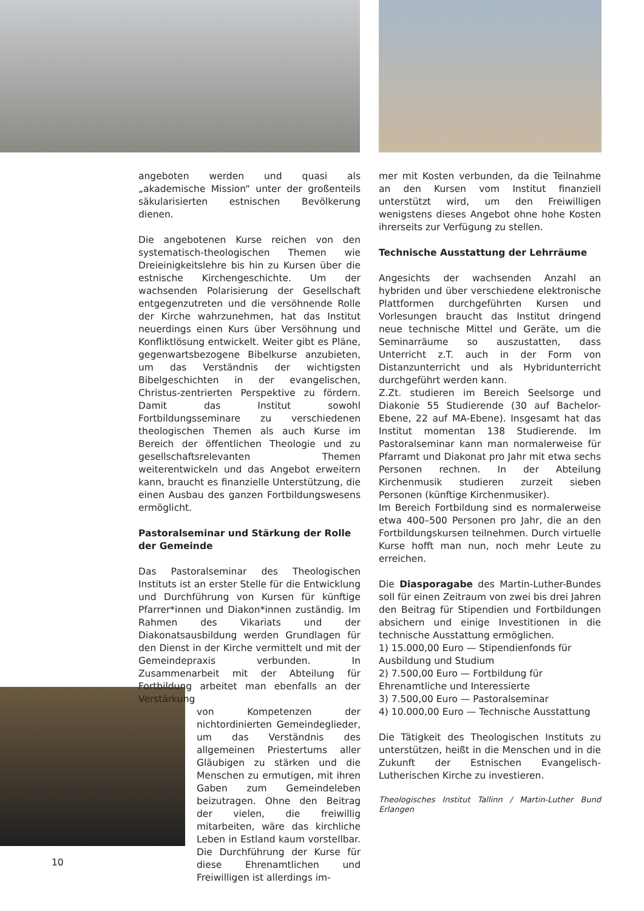angeboten werden und quasi als „akademische Mission“ unter der großenteils säkularisierten estnischen Bevölkerung dienen.
Die angebotenen Kurse reichen von den systematisch-theologischen Themen wie Dreieinigkeitslehre bis hin zu Kursen über die estnische Kirchengeschichte. Um der wachsenden Polarisierung der Gesellschaft entgegenzutreten und die versöhnende Rolle der Kirche wahrzunehmen, hat das Institut neuerdings einen Kurs über Versöhnung und Konfliktlösung entwickelt. Weiter gibt es Pläne, gegenwartsbezogene Bibelkurse anzubieten, um das Verständnis der wichtigsten Bibelgeschichten in der evangelischen, Christus-zentrierten Perspektive zu fördern. Damit das Institut sowohl Fortbildungsseminare zu verschiedenen theologischen Themen als auch Kurse im Bereich der öffentlichen Theologie und zu gesellschaftsrelevanten Themen weiterentwickeln und das Angebot erweitern kann, braucht es finanzielle Unterstützung, die einen Ausbau des ganzen Fortbildungswesens ermöglicht.
Pastoralseminar und Stärkung der Rolle der Gemeinde
Das Pastoralseminar des Theologischen Instituts ist an erster Stelle für die Entwicklung und Durchführung von Kursen für künftige Pfarrer*innen und Diakon*innen zuständig. Im Rahmen des Vikariats und der Diakonatsausbildung werden Grundlagen für den Dienst in der Kirche vermittelt und mit der Gemeindepraxis verbunden. In Zusammenarbeit mit der Abteilung für Fortbildung arbeitet man ebenfalls an der Verstärkung
von Kompetenzen der nichtordinierten Gemeindeglieder, um das Verständnis des allgemeinen Priestertums aller Gläubigen zu stärken und die Menschen zu ermutigen, mit ihren Gaben zum Gemeindeleben beizutragen. Ohne den Beitrag der vielen, die freiwillig mitarbeiten, wäre das kirchliche Leben in Estland kaum vorstellbar. Die Durchführung der Kurse für diese Ehrenamtlichen und Freiwilligen ist allerdings im-
mer mit Kosten verbunden, da die Teilnahme an den Kursen vom Institut finanziell unterstützt wird, um den Freiwilligen wenigstens dieses Angebot ohne hohe Kosten ihrerseits zur Verfügung zu stellen.
Technische Ausstattung der Lehrräume
Angesichts der wachsenden Anzahl an hybriden und über verschiedene elektronische Plattformen durchgeführten Kursen und Vorlesungen braucht das Institut dringend neue technische Mittel und Geräte, um die Seminarräume so auszustatten, dass Unterricht z.T. auch in der Form von Distanzunterricht und als Hybridunterricht durchgeführt werden kann.
Z.Zt. studieren im Bereich Seelsorge und Diakonie 55 Studierende (30 auf Bachelor-Ebene, 22 auf MA-Ebene). Insgesamt hat das Institut momentan 138 Studierende. Im Pastoralseminar kann man normalerweise für Pfarramt und Diakonat pro Jahr mit etwa sechs Personen rechnen. In der Abteilung Kirchenmusik studieren zurzeit sieben Personen (künftige Kirchenmusiker).
Im Bereich Fortbildung sind es normalerweise etwa 400–500 Personen pro Jahr, die an den Fortbildungskursen teilnehmen. Durch virtuelle Kurse hofft man nun, noch mehr Leute zu erreichen.
Die Diasporagabe des Martin-Luther-Bundes soll für einen Zeitraum von zwei bis drei Jahren den Beitrag für Stipendien und Fortbildungen absichern und einige Investitionen in die technische Ausstattung ermöglichen.
1) 15.000,00 Euro — Stipendienfonds für Ausbildung und Studium
2) 7.500,00 Euro — Fortbildung für Ehrenamtliche und Interessierte
3) 7.500,00 Euro — Pastoralseminar
4) 10.000,00 Euro — Technische Ausstattung
Die Tätigkeit des Theologischen Instituts zu unterstützen, heißt in die Menschen und in die Zukunft der Estnischen Evangelisch-Lutherischen Kirche zu investieren.
Theologisches Institut Tallinn / Martin-Luther Bund Erlangen
10